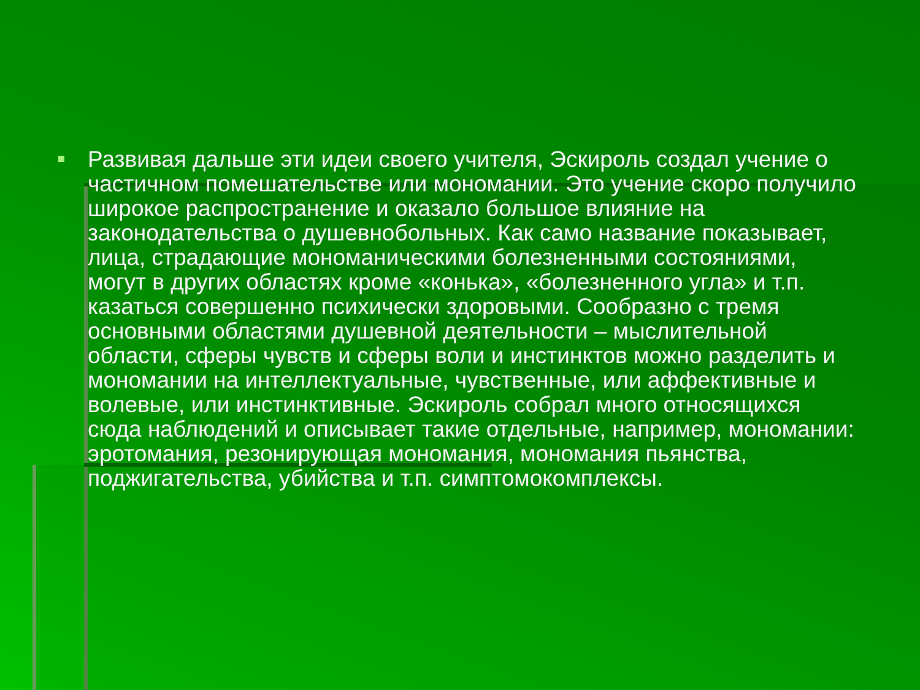Развивая дальше эти идеи своего учителя, Эскироль создал учение о частичном помешательстве или мономании. Это учение скоро получило широкое распространение и оказало большое влияние на законодательства о душевнобольных. Как само название показывает, лица, страдающие мономаническими болезненными состояниями, могут в других областях кроме «конька», «болезненного угла» и т.п. казаться совершенно психически здоровыми. Сообразно с тремя основными областями душевной деятельности – мыслительной области, сферы чувств и сферы воли и инстинктов можно разделить и мономании на интеллектуальные, чувственные, или аффективные и волевые, или инстинктивные. Эскироль собрал много относящихся сюда наблюдений и описывает такие отдельные, например, мономании: эротомания, резонирующая мономания, мономания пьянства, поджигательства, убийства и т.п. симптомокомплексы.